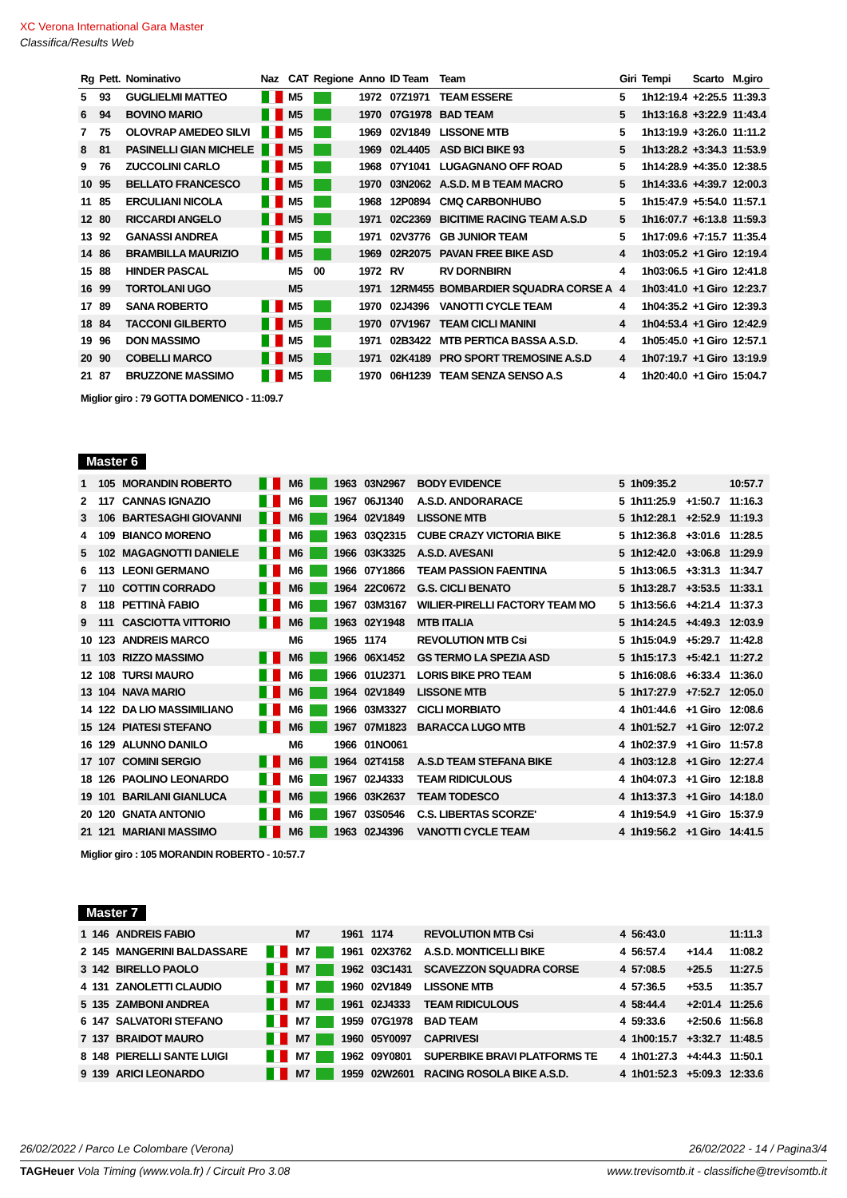XC Verona International Gara Master
Classifica/Results Web
| Rg | Pett. | Nominativo | Naz | CAT | Regione | Anno | ID Team | Team | Giri | Tempi | Scarto | M.giro |
| --- | --- | --- | --- | --- | --- | --- | --- | --- | --- | --- | --- | --- |
| 5 | 93 | GUGLIELMI MATTEO | | M5 | | 1972 | 07Z1971 | TEAM ESSERE | 5 | 1h12:19.4 | +2:25.5 | 11:39.3 |
| 6 | 94 | BOVINO MARIO | | M5 | | 1970 | 07G1978 | BAD TEAM | 5 | 1h13:16.8 | +3:22.9 | 11:43.4 |
| 7 | 75 | OLOVRAP AMEDEO SILVI | | M5 | | 1969 | 02V1849 | LISSONE MTB | 5 | 1h13:19.9 | +3:26.0 | 11:11.2 |
| 8 | 81 | PASINELLI GIAN MICHELE | | M5 | | 1969 | 02L4405 | ASD BICI BIKE 93 | 5 | 1h13:28.2 | +3:34.3 | 11:53.9 |
| 9 | 76 | ZUCCOLINI CARLO | | M5 | | 1968 | 07Y1041 | LUGAGNANO OFF ROAD | 5 | 1h14:28.9 | +4:35.0 | 12:38.5 |
| 10 | 95 | BELLATO FRANCESCO | | M5 | | 1970 | 03N2062 | A.S.D. M B TEAM MACRO | 5 | 1h14:33.6 | +4:39.7 | 12:00.3 |
| 11 | 85 | ERCULIANI NICOLA | | M5 | | 1968 | 12P0894 | CMQ CARBONHUBO | 5 | 1h15:47.9 | +5:54.0 | 11:57.1 |
| 12 | 80 | RICCARDI ANGELO | | M5 | | 1971 | 02C2369 | BICITIME RACING TEAM A.S.D | 5 | 1h16:07.7 | +6:13.8 | 11:59.3 |
| 13 | 92 | GANASSI ANDREA | | M5 | | 1971 | 02V3776 | GB JUNIOR TEAM | 5 | 1h17:09.6 | +7:15.7 | 11:35.4 |
| 14 | 86 | BRAMBILLA MAURIZIO | | M5 | | 1969 | 02R2075 | PAVAN FREE BIKE ASD | 4 | 1h03:05.2 | +1 Giro | 12:19.4 |
| 15 | 88 | HINDER PASCAL | | M5 | 00 | 1972 | RV | RV DORNBIRN | 4 | 1h03:06.5 | +1 Giro | 12:41.8 |
| 16 | 99 | TORTOLANI UGO | | M5 | | 1971 | 12RM455 | BOMBARDIER SQUADRA CORSE A | 4 | 1h03:41.0 | +1 Giro | 12:23.7 |
| 17 | 89 | SANA ROBERTO | | M5 | | 1970 | 02J4396 | VANOTTI CYCLE TEAM | 4 | 1h04:35.2 | +1 Giro | 12:39.3 |
| 18 | 84 | TACCONI GILBERTO | | M5 | | 1970 | 07V1967 | TEAM CICLI MANINI | 4 | 1h04:53.4 | +1 Giro | 12:42.9 |
| 19 | 96 | DON MASSIMO | | M5 | | 1971 | 02B3422 | MTB PERTICA BASSA A.S.D. | 4 | 1h05:45.0 | +1 Giro | 12:57.1 |
| 20 | 90 | COBELLI MARCO | | M5 | | 1971 | 02K4189 | PRO SPORT TREMOSINE A.S.D | 4 | 1h07:19.7 | +1 Giro | 13:19.9 |
| 21 | 87 | BRUZZONE MASSIMO | | M5 | | 1970 | 06H1239 | TEAM SENZA SENSO A.S | 4 | 1h20:40.0 | +1 Giro | 15:04.7 |
Miglior giro : 79 GOTTA DOMENICO - 11:09.7
Master 6
| 1 | 105 | MORANDIN ROBERTO | | M6 | | 1963 | 03N2967 | BODY EVIDENCE | 5 | 1h09:35.2 | | 10:57.7 |
| 2 | 117 | CANNAS IGNAZIO | | M6 | | 1967 | 06J1340 | A.S.D. ANDORARACE | 5 | 1h11:25.9 | +1:50.7 | 11:16.3 |
| 3 | 106 | BARTESAGHI GIOVANNI | | M6 | | 1964 | 02V1849 | LISSONE MTB | 5 | 1h12:28.1 | +2:52.9 | 11:19.3 |
| 4 | 109 | BIANCO MORENO | | M6 | | 1963 | 03Q2315 | CUBE CRAZY VICTORIA BIKE | 5 | 1h12:36.8 | +3:01.6 | 11:28.5 |
| 5 | 102 | MAGAGNOTTI DANIELE | | M6 | | 1966 | 03K3325 | A.S.D. AVESANI | 5 | 1h12:42.0 | +3:06.8 | 11:29.9 |
| 6 | 113 | LEONI GERMANO | | M6 | | 1966 | 07Y1866 | TEAM PASSION FAENTINA | 5 | 1h13:06.5 | +3:31.3 | 11:34.7 |
| 7 | 110 | COTTIN CORRADO | | M6 | | 1964 | 22C0672 | G.S. CICLI BENATO | 5 | 1h13:28.7 | +3:53.5 | 11:33.1 |
| 8 | 118 | PETTINÀ FABIO | | M6 | | 1967 | 03M3167 | WILIER-PIRELLI FACTORY TEAM MO | 5 | 1h13:56.6 | +4:21.4 | 11:37.3 |
| 9 | 111 | CASCIOTTA VITTORIO | | M6 | | 1963 | 02Y1948 | MTB ITALIA | 5 | 1h14:24.5 | +4:49.3 | 12:03.9 |
| 10 | 123 | ANDREIS MARCO | | M6 | | 1965 | 1174 | REVOLUTION MTB Csi | 5 | 1h15:04.9 | +5:29.7 | 11:42.8 |
| 11 | 103 | RIZZO MASSIMO | | M6 | | 1966 | 06X1452 | GS TERMO LA SPEZIA ASD | 5 | 1h15:17.3 | +5:42.1 | 11:27.2 |
| 12 | 108 | TURSI MAURO | | M6 | | 1966 | 01U2371 | LORIS BIKE PRO TEAM | 5 | 1h16:08.6 | +6:33.4 | 11:36.0 |
| 13 | 104 | NAVA MARIO | | M6 | | 1964 | 02V1849 | LISSONE MTB | 5 | 1h17:27.9 | +7:52.7 | 12:05.0 |
| 14 | 122 | DA LIO MASSIMILIANO | | M6 | | 1966 | 03M3327 | CICLI MORBIATO | 4 | 1h01:44.6 | +1 Giro | 12:08.6 |
| 15 | 124 | PIATESI STEFANO | | M6 | | 1967 | 07M1823 | BARACCA LUGO MTB | 4 | 1h01:52.7 | +1 Giro | 12:07.2 |
| 16 | 129 | ALUNNO DANILO | | M6 | | 1966 | 01NO061 | | 4 | 1h02:37.9 | +1 Giro | 11:57.8 |
| 17 | 107 | COMINI SERGIO | | M6 | | 1964 | 02T4158 | A.S.D TEAM STEFANA BIKE | 4 | 1h03:12.8 | +1 Giro | 12:27.4 |
| 18 | 126 | PAOLINO LEONARDO | | M6 | | 1967 | 02J4333 | TEAM RIDICULOUS | 4 | 1h04:07.3 | +1 Giro | 12:18.8 |
| 19 | 101 | BARILANI GIANLUCA | | M6 | | 1966 | 03K2637 | TEAM TODESCO | 4 | 1h13:37.3 | +1 Giro | 14:18.0 |
| 20 | 120 | GNATA ANTONIO | | M6 | | 1967 | 03S0546 | C.S. LIBERTAS SCORZE' | 4 | 1h19:54.9 | +1 Giro | 15:37.9 |
| 21 | 121 | MARIANI MASSIMO | | M6 | | 1963 | 02J4396 | VANOTTI CYCLE TEAM | 4 | 1h19:56.2 | +1 Giro | 14:41.5 |
Miglior giro : 105 MORANDIN ROBERTO - 10:57.7
Master 7
| 1 | 146 | ANDREIS FABIO | | M7 | | 1961 | 1174 | REVOLUTION MTB Csi | 4 | 56:43.0 | | 11:11.3 |
| 2 | 145 | MANGERINI BALDASSARE | | M7 | | 1961 | 02X3762 | A.S.D. MONTICELLI BIKE | 4 | 56:57.4 | +14.4 | 11:08.2 |
| 3 | 142 | BIRELLO PAOLO | | M7 | | 1962 | 03C1431 | SCAVEZZON SQUADRA CORSE | 4 | 57:08.5 | +25.5 | 11:27.5 |
| 4 | 131 | ZANOLETTI CLAUDIO | | M7 | | 1960 | 02V1849 | LISSONE MTB | 4 | 57:36.5 | +53.5 | 11:35.7 |
| 5 | 135 | ZAMBONI ANDREA | | M7 | | 1961 | 02J4333 | TEAM RIDICULOUS | 4 | 58:44.4 | +2:01.4 | 11:25.6 |
| 6 | 147 | SALVATORI STEFANO | | M7 | | 1959 | 07G1978 | BAD TEAM | 4 | 59:33.6 | +2:50.6 | 11:56.8 |
| 7 | 137 | BRAIDOT MAURO | | M7 | | 1960 | 05Y0097 | CAPRIVESI | 4 | 1h00:15.7 | +3:32.7 | 11:48.5 |
| 8 | 148 | PIERELLI SANTE LUIGI | | M7 | | 1962 | 09Y0801 | SUPERBIKE BRAVI PLATFORMS TE | 4 | 1h01:27.3 | +4:44.3 | 11:50.1 |
| 9 | 139 | ARICI LEONARDO | | M7 | | 1959 | 02W2601 | RACING ROSOLA BIKE A.S.D. | 4 | 1h01:52.3 | +5:09.3 | 12:33.6 |
26/02/2022 / Parco Le Colombare (Verona) 26/02/2022 - 14 / Pagina3/4
TAGHeuer Vola Timing (www.vola.fr) / Circuit Pro 3.08 www.trevisomtb.it - classifiche@trevisomtb.it